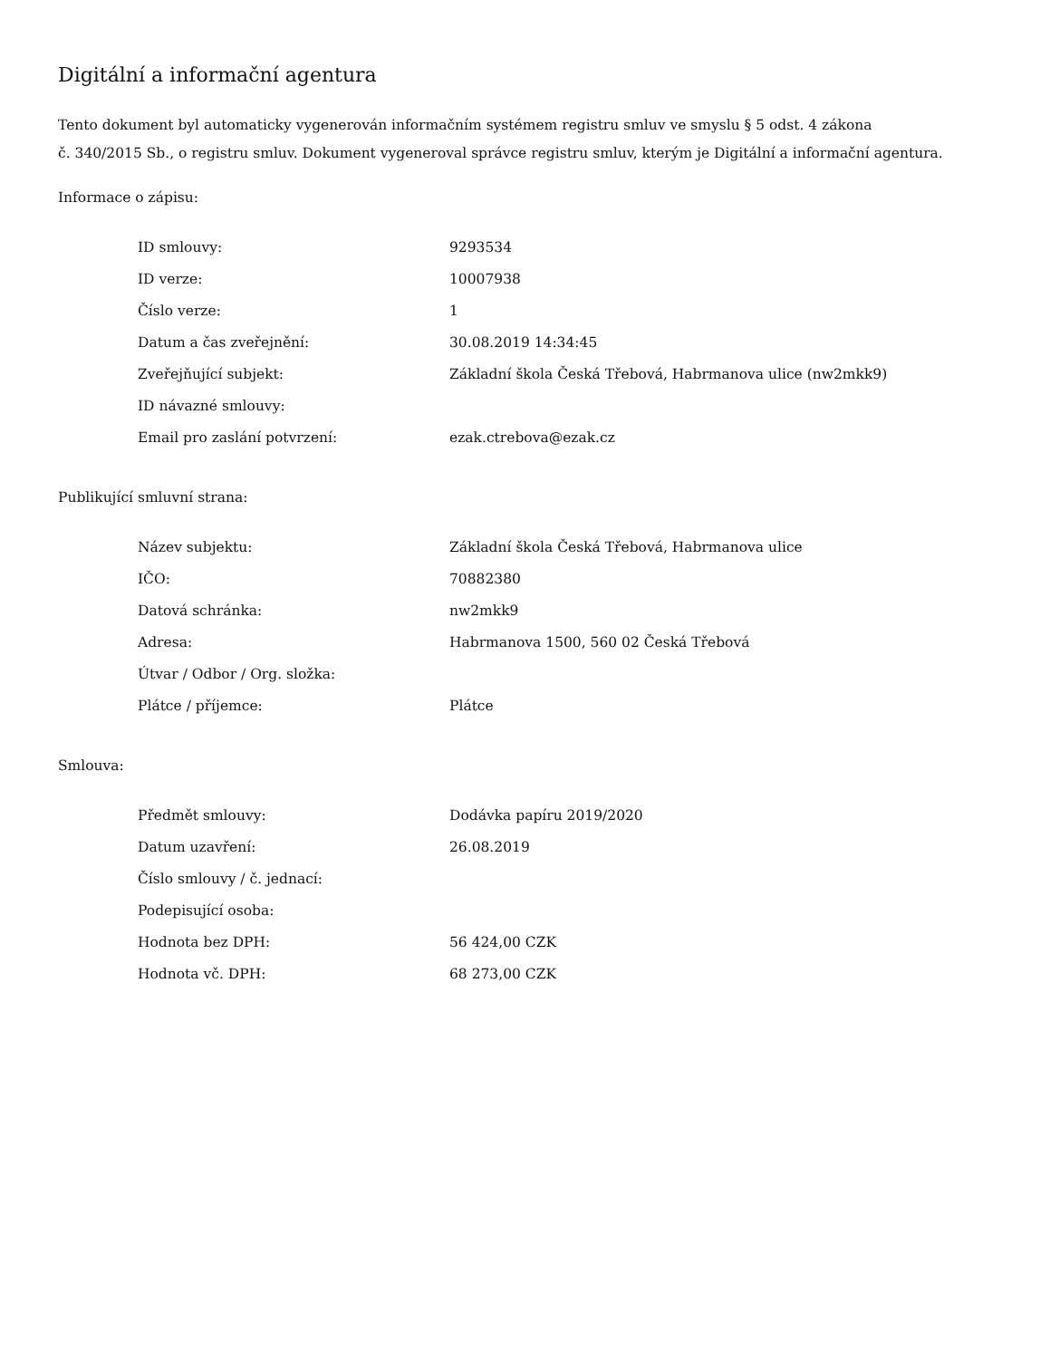Digitální a informační agentura
Tento dokument byl automaticky vygenerován informačním systémem registru smluv ve smyslu § 5 odst. 4 zákona
č. 340/2015 Sb., o registru smluv. Dokument vygeneroval správce registru smluv, kterým je Digitální a informační agentura.
Informace o zápisu:
| ID smlouvy: | 9293534 |
| ID verze: | 10007938 |
| Číslo verze: | 1 |
| Datum a čas zveřejnění: | 30.08.2019 14:34:45 |
| Zveřejňující subjekt: | Základní škola Česká Třebová, Habrmanova ulice (nw2mkk9) |
| ID návazné smlouvy: | |
| Email pro zaslání potvrzení: | ezak.ctrebova@ezak.cz |
Publikující smluvní strana:
| Název subjektu: | Základní škola Česká Třebová, Habrmanova ulice |
| IČO: | 70882380 |
| Datová schránka: | nw2mkk9 |
| Adresa: | Habrmanova 1500, 560 02 Česká Třebová |
| Útvar / Odbor / Org. složka: | |
| Plátce / příjemce: | Plátce |
Smlouva:
| Předmět smlouvy: | Dodávka papíru 2019/2020 |
| Datum uzavření: | 26.08.2019 |
| Číslo smlouvy / č. jednací: | |
| Podepisující osoba: | |
| Hodnota bez DPH: | 56 424,00 CZK |
| Hodnota vč. DPH: | 68 273,00 CZK |